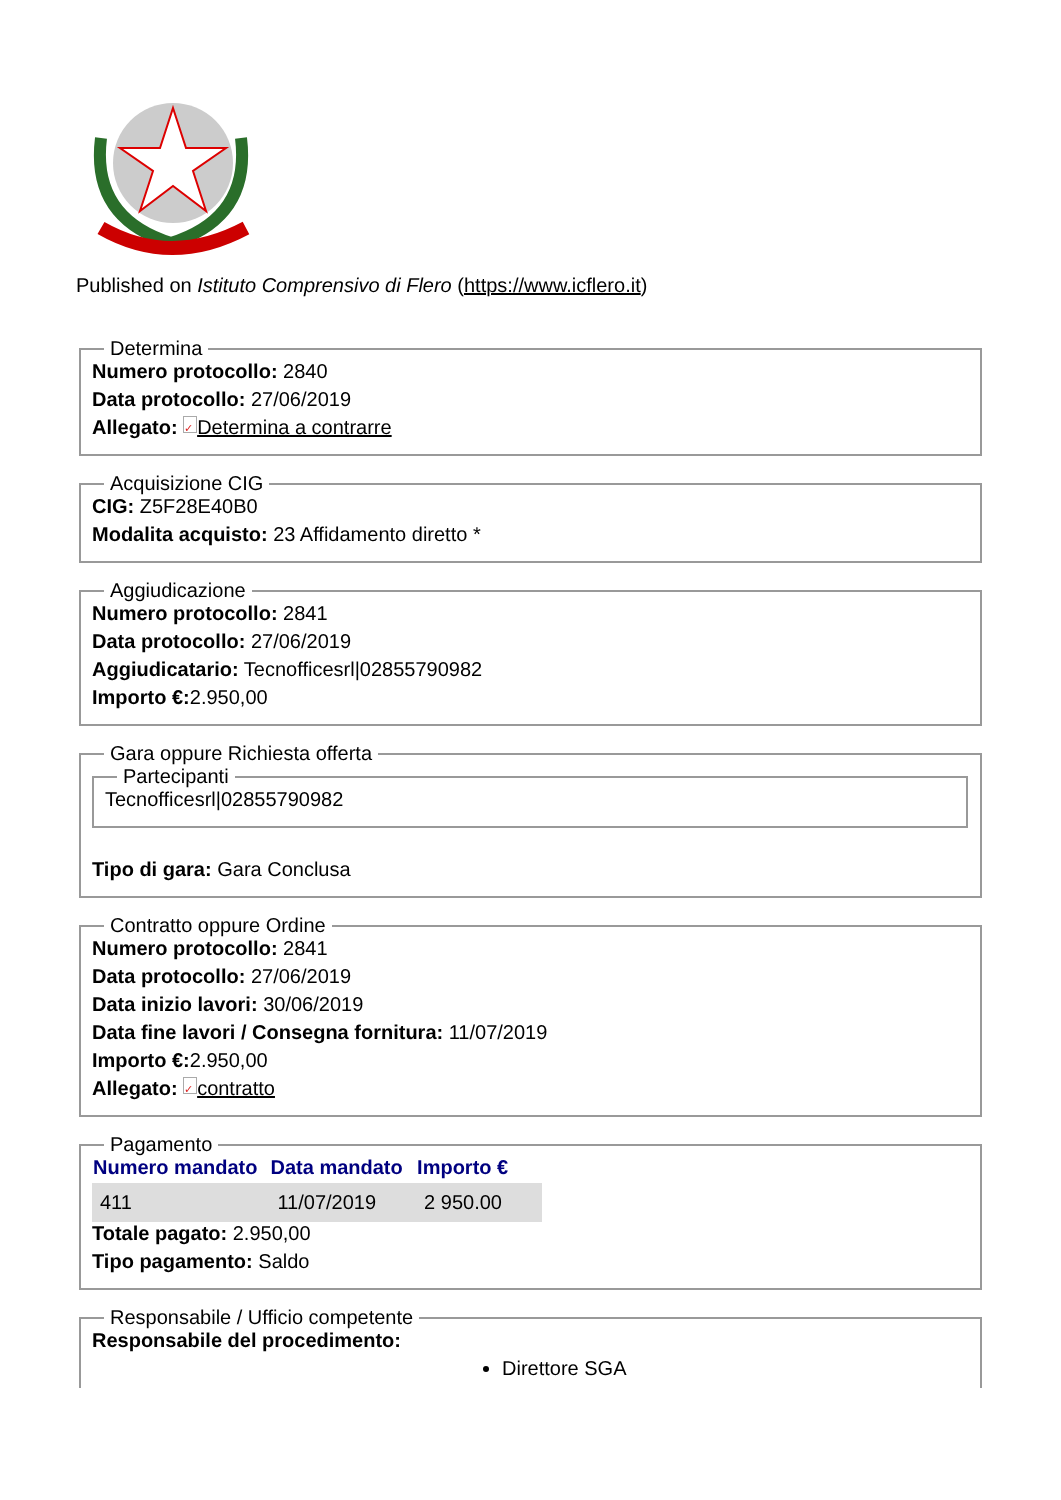Published on Istituto Comprensivo di Flero (https://www.icflero.it)
Determina
Numero protocollo: 2840
Data protocollo: 27/06/2019
Allegato: ✓ Determina a contrarre
Acquisizione CIG
CIG: Z5F28E40B0
Modalita acquisto: 23 Affidamento diretto *
Aggiudicazione
Numero protocollo: 2841
Data protocollo: 27/06/2019
Aggiudicatario: Tecnofficesrl|02855790982
Importo €: 2.950,00
Gara oppure Richiesta offerta Partecipanti
Tecnofficesrl|02855790982
Tipo di gara: Gara Conclusa
Contratto oppure Ordine
Numero protocollo: 2841
Data protocollo: 27/06/2019
Data inizio lavori: 30/06/2019
Data fine lavori / Consegna fornitura: 11/07/2019
Importo €: 2.950,00
Allegato: ✓ contratto
Pagamento
| Numero mandato | Data mandato | Importo € |
| --- | --- | --- |
| 411 | 11/07/2019 | 2 950.00 |
Totale pagato: 2.950,00
Tipo pagamento: Saldo
Responsabile / Ufficio competente
Responsabile del procedimento:
Direttore SGA